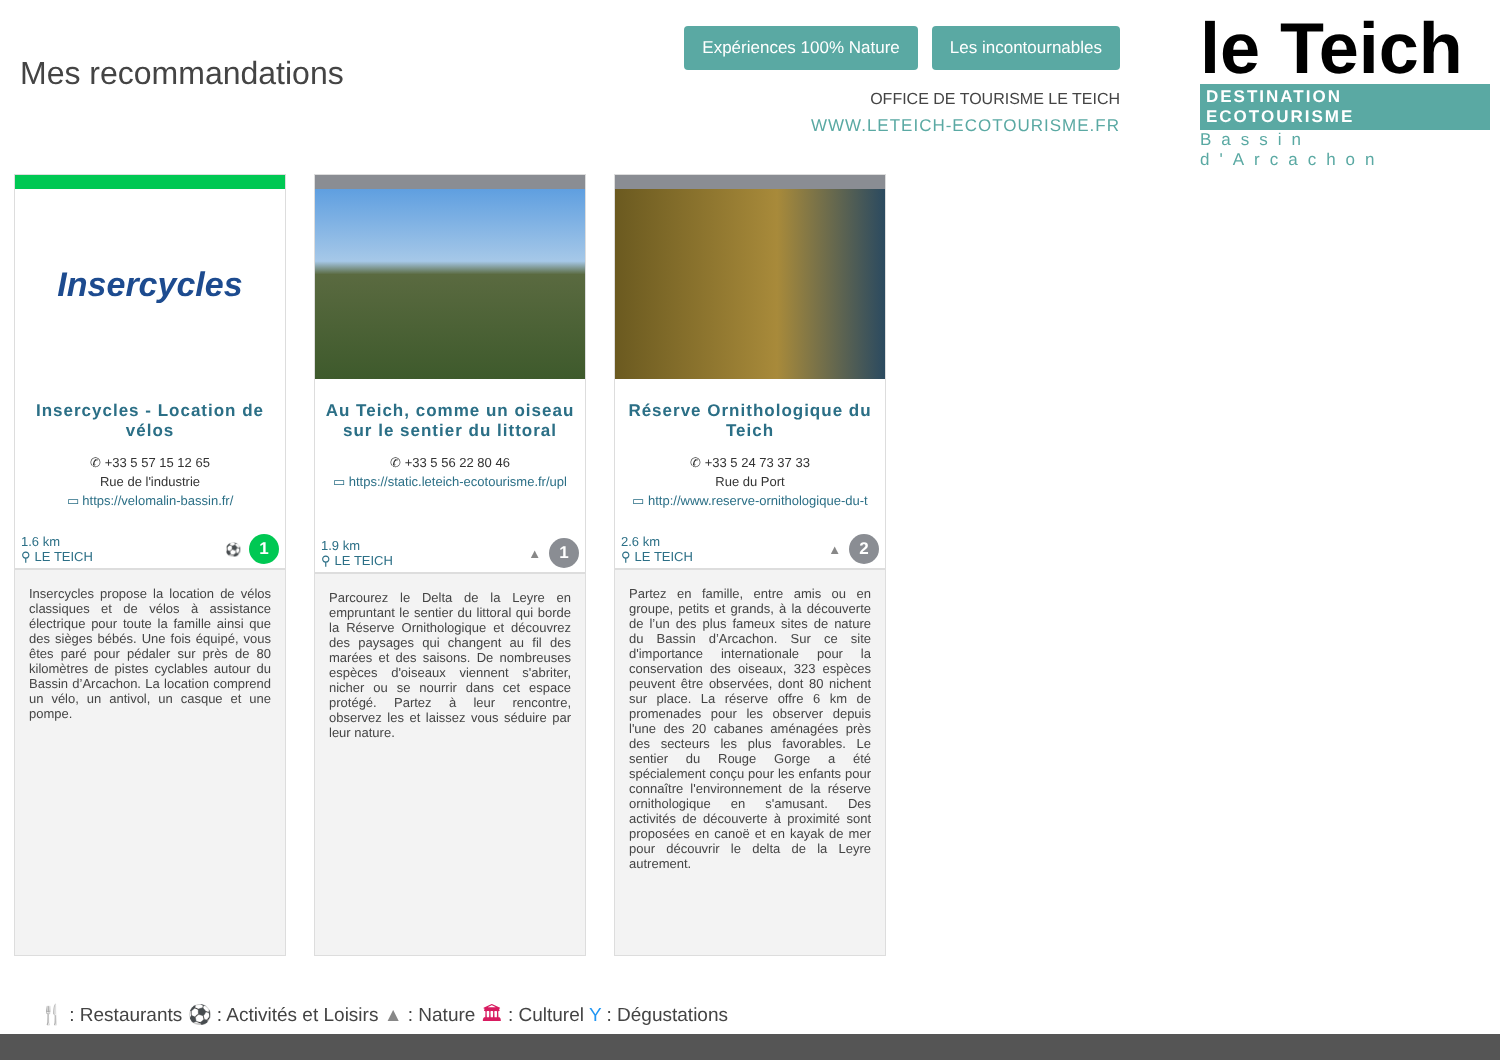Mes recommandations
Expériences 100% Nature Les incontournables
OFFICE DE TOURISME LE TEICH
WWW.LETEICH-ECOTOURISME.FR
le Teich
DESTINATION ECOTOURISME
Bassin d'Arcachon
Insercycles
Insercycles - Location de vélos
✆ +33 5 57 15 12 65
Rue de l'industrie
▭ https://velomalin-bassin.fr/
1.6 km
⚲ LE TEICH
⚽ 1
Insercycles propose la location de vélos classiques et de vélos à assistance électrique pour toute la famille ainsi que des sièges bébés. Une fois équipé, vous êtes paré pour pédaler sur près de 80 kilomètres de pistes cyclables autour du Bassin d’Arcachon. La location comprend un vélo, un antivol, un casque et une pompe.
Au Teich, comme un oiseau sur le sentier du littoral
✆ +33 5 56 22 80 46
▭ https://static.leteich-ecotourisme.fr/upl
1.9 km
⚲ LE TEICH
▲ 1
Parcourez le Delta de la Leyre en empruntant le sentier du littoral qui borde la Réserve Ornithologique et découvrez des paysages qui changent au fil des marées et des saisons. De nombreuses espèces d'oiseaux viennent s'abriter, nicher ou se nourrir dans cet espace protégé. Partez à leur rencontre, observez les et laissez vous séduire par leur nature.
Réserve Ornithologique du Teich
✆ +33 5 24 73 37 33
Rue du Port
▭ http://www.reserve-ornithologique-du-t
2.6 km
⚲ LE TEICH
▲ 2
Partez en famille, entre amis ou en groupe, petits et grands, à la découverte de l’un des plus fameux sites de nature du Bassin d’Arcachon. Sur ce site d'importance internationale pour la conservation des oiseaux, 323 espèces peuvent être observées, dont 80 nichent sur place. La réserve offre 6 km de promenades pour les observer depuis l'une des 20 cabanes aménagées près des secteurs les plus favorables. Le sentier du Rouge Gorge a été spécialement conçu pour les enfants pour connaître l'environnement de la réserve ornithologique en s'amusant. Des activités de découverte à proximité sont proposées en canoë et en kayak de mer pour découvrir le delta de la Leyre autrement.
🍴 : Restaurants ⚽ : Activités et Loisirs ▲ : Nature 🏛 : Culturel Y : Dégustations